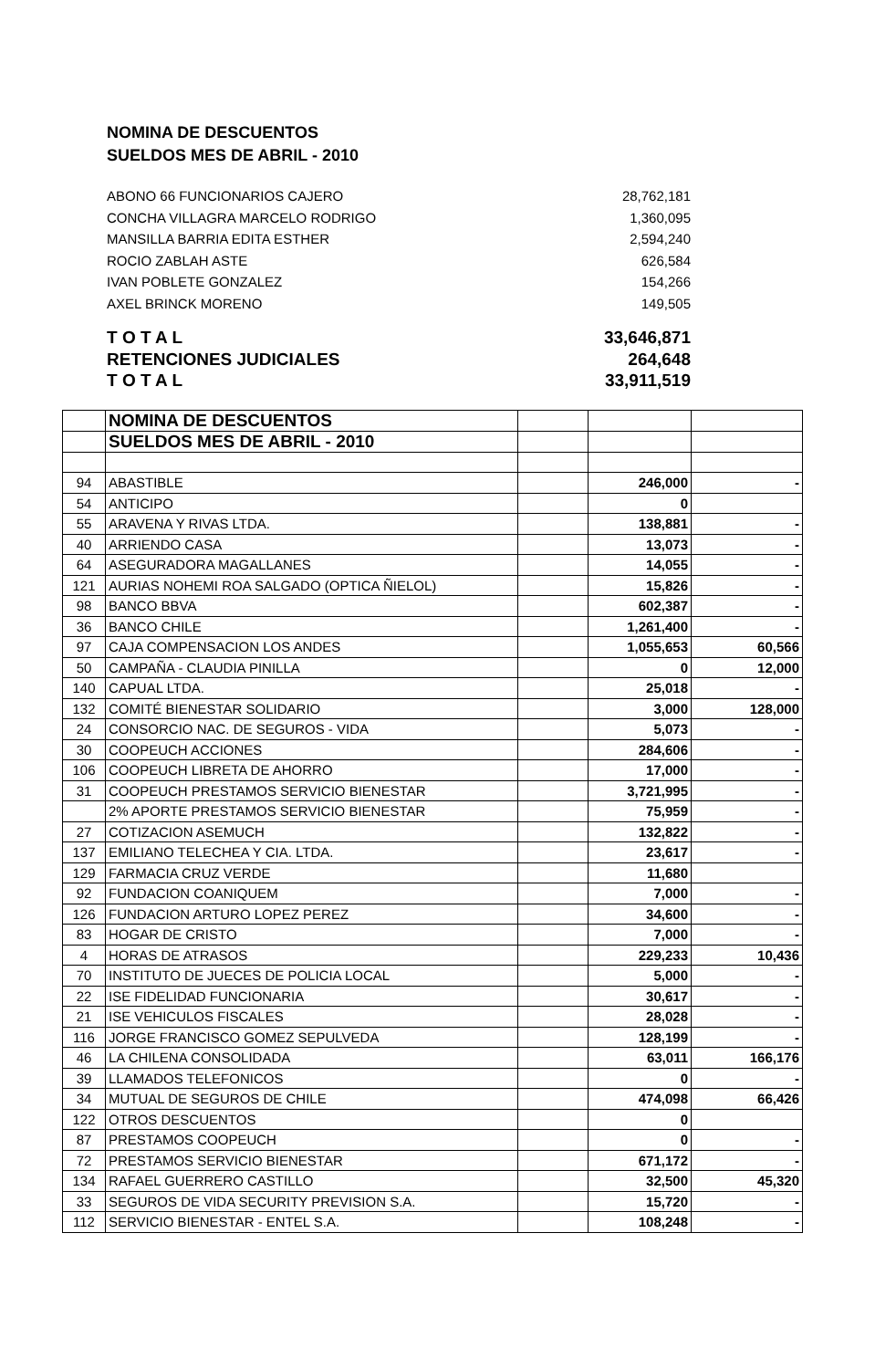NOMINA DE DESCUENTOS
SUELDOS MES DE ABRIL - 2010
ABONO 66 FUNCIONARIOS CAJERO 28,762,181
CONCHA VILLAGRA MARCELO RODRIGO 1,360,095
MANSILLA BARRIA EDITA ESTHER 2,594,240
ROCIO ZABLAH ASTE 626,584
IVAN POBLETE GONZALEZ 154,266
AXEL BRINCK MORENO 149,505
T O T A L 33,646,871
RETENCIONES JUDICIALES 264,648
T O T A L 33,911,519
| | NOMINA DE DESCUENTOS | | | |
| | SUELDOS MES DE ABRIL - 2010 | | | |
| 94 | ABASTIBLE | | 246,000 | - |
| 54 | ANTICIPO | | 0 | |
| 55 | ARAVENA Y RIVAS LTDA. | | 138,881 | - |
| 40 | ARRIENDO CASA | | 13,073 | - |
| 64 | ASEGURADORA MAGALLANES | | 14,055 | - |
| 121 | AURIAS NOHEMI ROA SALGADO (OPTICA ÑIELOL) | | 15,826 | - |
| 98 | BANCO BBVA | | 602,387 | - |
| 36 | BANCO CHILE | | 1,261,400 | - |
| 97 | CAJA COMPENSACION LOS ANDES | | 1,055,653 | 60,566 |
| 50 | CAMPAÑA - CLAUDIA PINILLA | | 0 | 12,000 |
| 140 | CAPUAL LTDA. | | 25,018 | - |
| 132 | COMITÉ BIENESTAR SOLIDARIO | | 3,000 | 128,000 |
| 24 | CONSORCIO NAC. DE SEGUROS - VIDA | | 5,073 | - |
| 30 | COOPEUCH ACCIONES | | 284,606 | - |
| 106 | COOPEUCH LIBRETA DE AHORRO | | 17,000 | - |
| 31 | COOPEUCH PRESTAMOS SERVICIO BIENESTAR | | 3,721,995 | - |
| | 2% APORTE PRESTAMOS SERVICIO BIENESTAR | | 75,959 | - |
| 27 | COTIZACION ASEMUCH | | 132,822 | - |
| 137 | EMILIANO TELECHEA Y CIA. LTDA. | | 23,617 | - |
| 129 | FARMACIA CRUZ VERDE | | 11,680 | |
| 92 | FUNDACION COANIQUEM | | 7,000 | - |
| 126 | FUNDACION ARTURO LOPEZ PEREZ | | 34,600 | - |
| 83 | HOGAR DE CRISTO | | 7,000 | - |
| 4 | HORAS DE ATRASOS | | 229,233 | 10,436 |
| 70 | INSTITUTO DE JUECES DE POLICIA LOCAL | | 5,000 | - |
| 22 | ISE FIDELIDAD FUNCIONARIA | | 30,617 | - |
| 21 | ISE VEHICULOS FISCALES | | 28,028 | - |
| 116 | JORGE FRANCISCO GOMEZ SEPULVEDA | | 128,199 | - |
| 46 | LA CHILENA CONSOLIDADA | | 63,011 | 166,176 |
| 39 | LLAMADOS TELEFONICOS | | 0 | - |
| 34 | MUTUAL DE SEGUROS DE CHILE | | 474,098 | 66,426 |
| 122 | OTROS DESCUENTOS | | 0 | |
| 87 | PRESTAMOS COOPEUCH | | 0 | - |
| 72 | PRESTAMOS SERVICIO BIENESTAR | | 671,172 | - |
| 134 | RAFAEL GUERRERO CASTILLO | | 32,500 | 45,320 |
| 33 | SEGUROS DE VIDA SECURITY PREVISION S.A. | | 15,720 | - |
| 112 | SERVICIO BIENESTAR - ENTEL S.A. | | 108,248 | - |